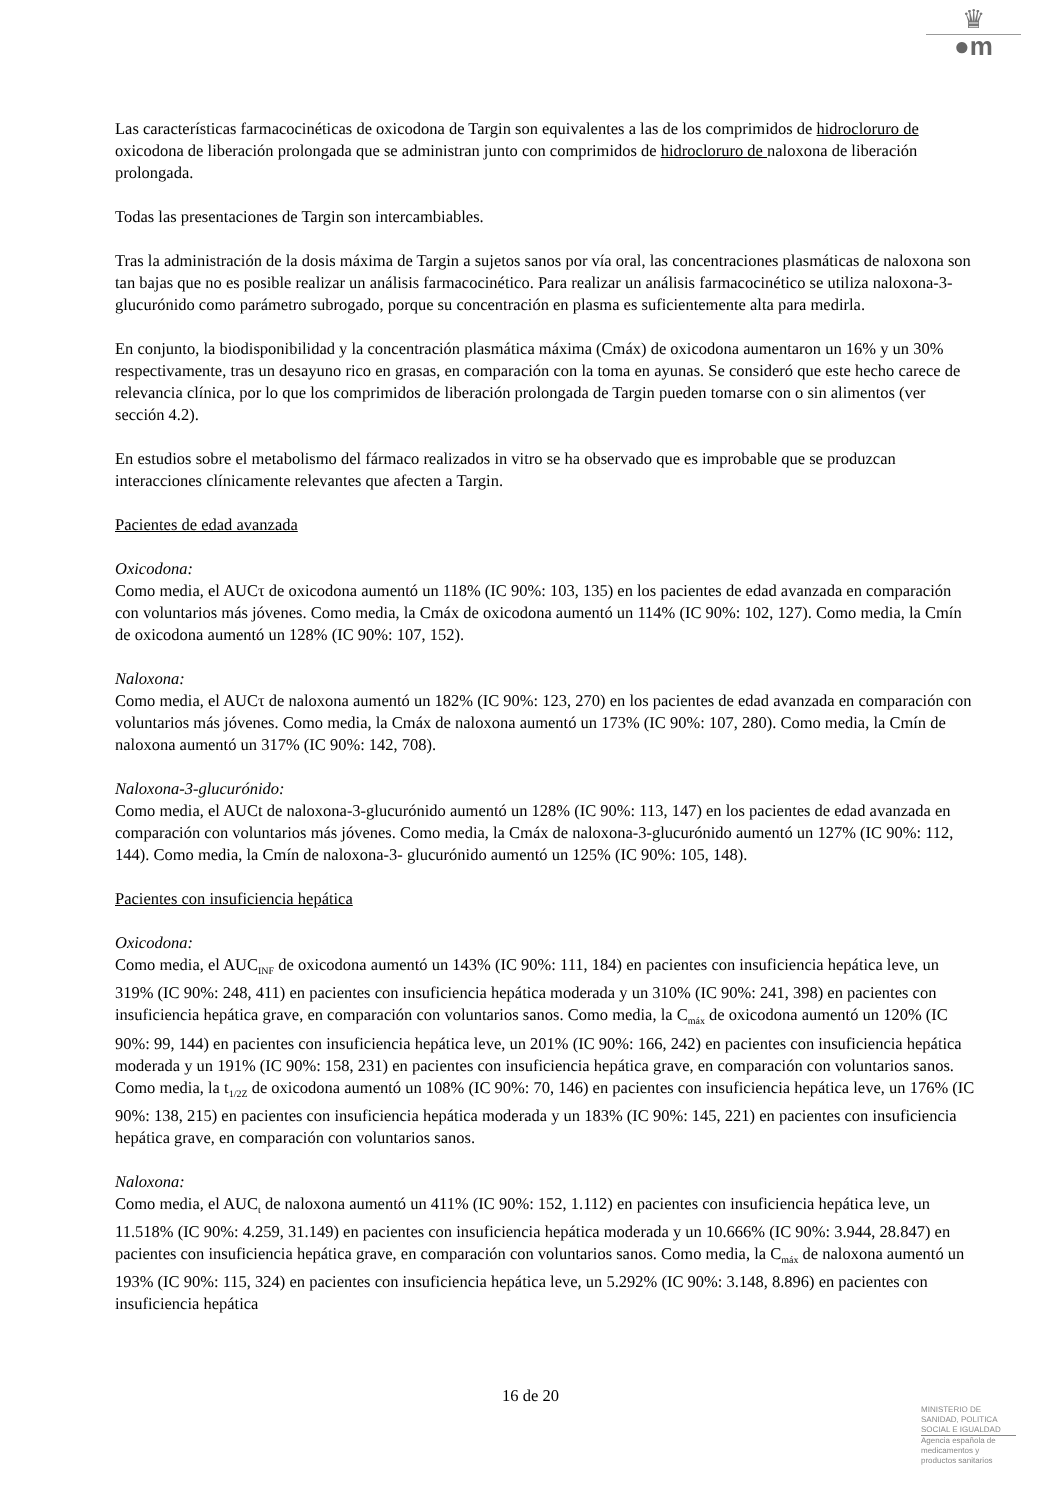♛
●m
Las características farmacocinéticas de oxicodona de Targin son equivalentes a las de los comprimidos de hidrocloruro de oxicodona de liberación prolongada que se administran junto con comprimidos de hidrocloruro de naloxona de liberación prolongada.
Todas las presentaciones de Targin son intercambiables.
Tras la administración de la dosis máxima de Targin a sujetos sanos por vía oral, las concentraciones plasmáticas de naloxona son tan bajas que no es posible realizar un análisis farmacocinético. Para realizar un análisis farmacocinético se utiliza naloxona-3-glucurónido como parámetro subrogado, porque su concentración en plasma es suficientemente alta para medirla.
En conjunto, la biodisponibilidad y la concentración plasmática máxima (Cmáx) de oxicodona aumentaron un 16% y un 30% respectivamente, tras un desayuno rico en grasas, en comparación con la toma en ayunas. Se consideró que este hecho carece de relevancia clínica, por lo que los comprimidos de liberación prolongada de Targin pueden tomarse con o sin alimentos (ver sección 4.2).
En estudios sobre el metabolismo del fármaco realizados in vitro se ha observado que es improbable que se produzcan interacciones clínicamente relevantes que afecten a Targin.
Pacientes de edad avanzada
Oxicodona:
Como media, el AUCτ de oxicodona aumentó un 118% (IC 90%: 103, 135) en los pacientes de edad avanzada en comparación con voluntarios más jóvenes. Como media, la Cmáx de oxicodona aumentó un 114% (IC 90%: 102, 127). Como media, la Cmín de oxicodona aumentó un 128% (IC 90%: 107, 152).
Naloxona:
Como media, el AUCτ de naloxona aumentó un 182% (IC 90%: 123, 270) en los pacientes de edad avanzada en comparación con voluntarios más jóvenes. Como media, la Cmáx de naloxona aumentó un 173% (IC 90%: 107, 280). Como media, la Cmín de naloxona aumentó un 317% (IC 90%: 142, 708).
Naloxona-3-glucurónido:
Como media, el AUCt de naloxona-3-glucurónido aumentó un 128% (IC 90%: 113, 147) en los pacientes de edad avanzada en comparación con voluntarios más jóvenes. Como media, la Cmáx de naloxona-3-glucurónido aumentó un 127% (IC 90%: 112, 144). Como media, la Cmín de naloxona-3- glucurónido aumentó un 125% (IC 90%: 105, 148).
Pacientes con insuficiencia hepática
Oxicodona:
Como media, el AUC<sub>INF</sub> de oxicodona aumentó un 143% (IC 90%: 111, 184) en pacientes con insuficiencia hepática leve, un 319% (IC 90%: 248, 411) en pacientes con insuficiencia hepática moderada y un 310% (IC 90%: 241, 398) en pacientes con insuficiencia hepática grave, en comparación con voluntarios sanos. Como media, la C<sub>máx</sub> de oxicodona aumentó un 120% (IC 90%: 99, 144) en pacientes con insuficiencia hepática leve, un 201% (IC 90%: 166, 242) en pacientes con insuficiencia hepática moderada y un 191% (IC 90%: 158, 231) en pacientes con insuficiencia hepática grave, en comparación con voluntarios sanos. Como media, la t<sub>1/2Z</sub> de oxicodona aumentó un 108% (IC 90%: 70, 146) en pacientes con insuficiencia hepática leve, un 176% (IC 90%: 138, 215) en pacientes con insuficiencia hepática moderada y un 183% (IC 90%: 145, 221) en pacientes con insuficiencia hepática grave, en comparación con voluntarios sanos.
Naloxona:
Como media, el AUC<sub>t</sub> de naloxona aumentó un 411% (IC 90%: 152, 1.112) en pacientes con insuficiencia hepática leve, un 11.518% (IC 90%: 4.259, 31.149) en pacientes con insuficiencia hepática moderada y un 10.666% (IC 90%: 3.944, 28.847) en pacientes con insuficiencia hepática grave, en comparación con voluntarios sanos. Como media, la C<sub>máx</sub> de naloxona aumentó un 193% (IC 90%: 115, 324) en pacientes con insuficiencia hepática leve, un 5.292% (IC 90%: 3.148, 8.896) en pacientes con insuficiencia hepática
16 de 20
MINISTERIO DE
SANIDAD, POLITICA
SOCIAL E IGUALDAD
Agencia española de
medicamentos y
productos sanitarios